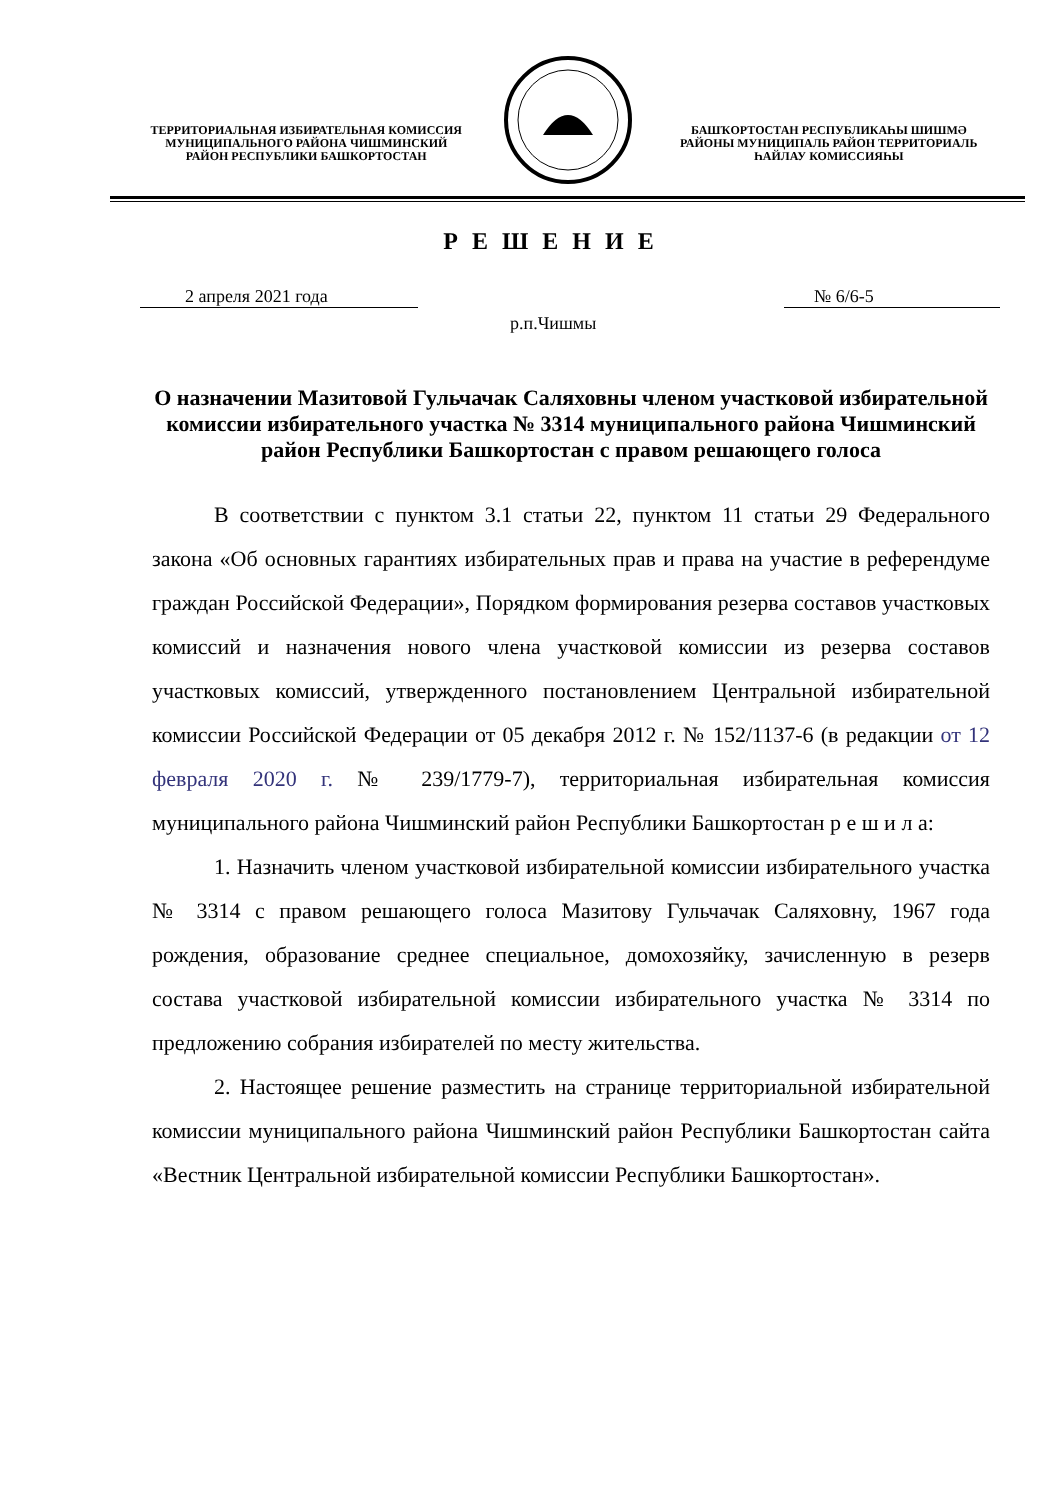ТЕРРИТОРИАЛЬНАЯ ИЗБИРАТЕЛЬНАЯ КОМИССИЯ
МУНИЦИПАЛЬНОГО РАЙОНА ЧИШМИНСКИЙ
РАЙОН РЕСПУБЛИКИ БАШКОРТОСТАН
БАШҠОРТОСТАН РЕСПУБЛИКАҺЫ ШИШМӘ
РАЙОНЫ МУНИЦИПАЛЬ РАЙОН ТЕРРИТОРИАЛЬ
ҺАЙЛАУ КОМИССИЯҺЫ
Р Е Ш Е Н И Е
2 апреля 2021 года № 6/6-5
р.п.Чишмы
О назначении Мазитовой Гульчачак Саляховны членом участковой избирательной комиссии избирательного участка № 3314 муниципального района Чишминский район Республики Башкортостан с правом решающего голоса
В соответствии с пунктом 3.1 статьи 22, пунктом 11 статьи 29 Федерального закона «Об основных гарантиях избирательных прав и права на участие в референдуме граждан Российской Федерации», Порядком формирования резерва составов участковых комиссий и назначения нового члена участковой комиссии из резерва составов участковых комиссий, утвержденного постановлением Центральной избирательной комиссии Российской Федерации от 05 декабря 2012 г. № 152/1137-6 (в редакции от 12 февраля 2020 г. № 239/1779-7), территориальная избирательная комиссия муниципального района Чишминский район Республики Башкортостан р е ш и л а:
1. Назначить членом участковой избирательной комиссии избирательного участка № 3314 с правом решающего голоса Мазитову Гульчачак Саляховну, 1967 года рождения, образование среднее специальное, домохозяйку, зачисленную в резерв состава участковой избирательной комиссии избирательного участка № 3314 по предложению собрания избирателей по месту жительства.
2. Настоящее решение разместить на странице территориальной избирательной комиссии муниципального района Чишминский район Республики Башкортостан сайта «Вестник Центральной избирательной комиссии Республики Башкортостан».